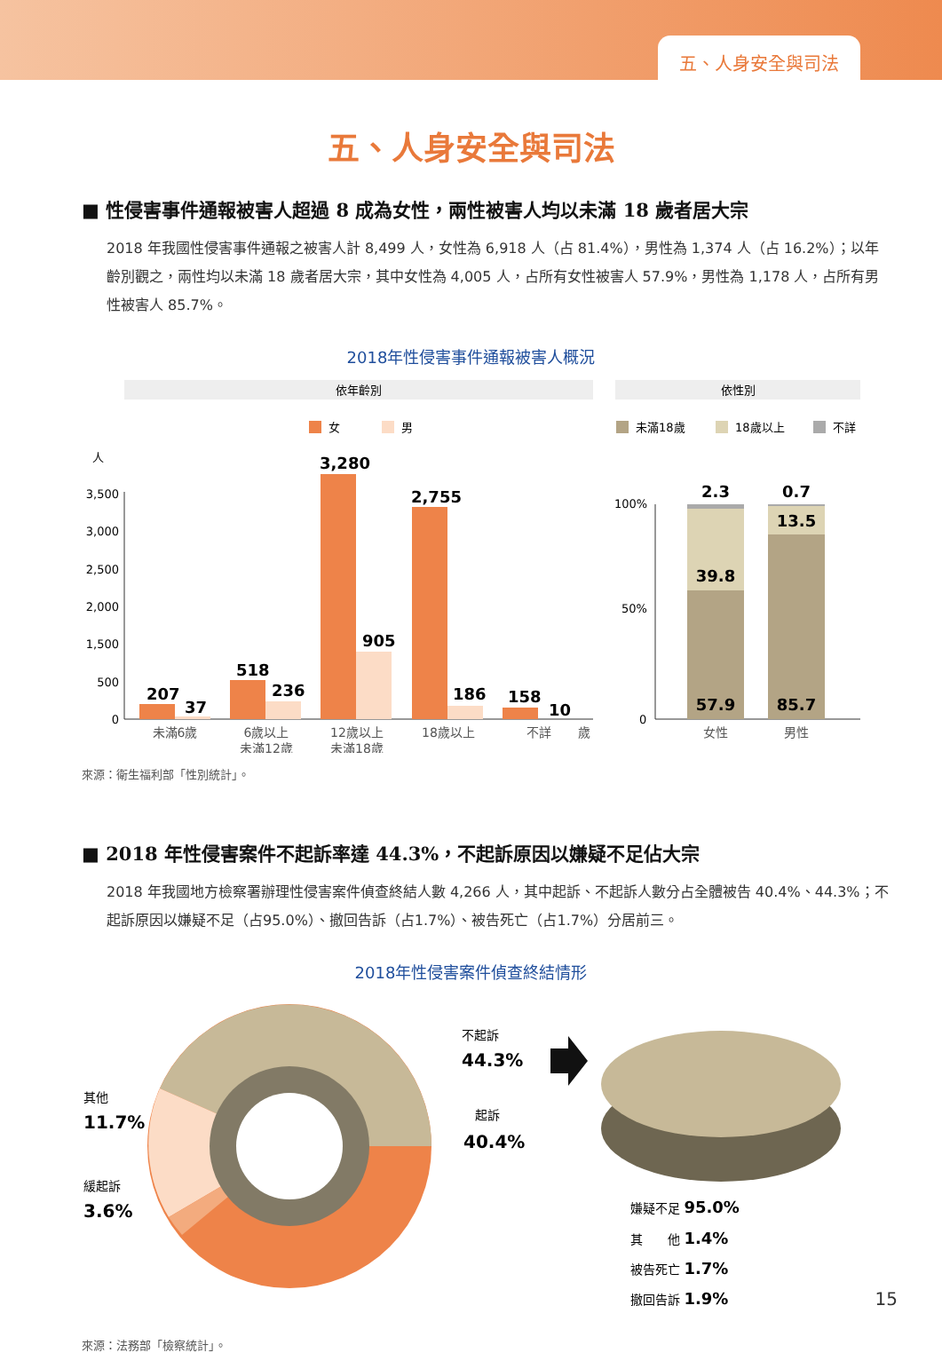五、人身安全與司法
五、人身安全與司法
■ 性侵害事件通報被害人超過 8 成為女性，兩性被害人均以未滿 18 歲者居大宗
2018 年我國性侵害事件通報之被害人計 8,499 人，女性為 6,918 人（占 81.4%），男性為 1,374 人（占 16.2%）；以年齡別觀之，兩性均以未滿 18 歲者居大宗，其中女性為 4,005 人，占所有女性被害人 57.9%，男性為 1,178 人，占所有男性被害人 85.7%。
2018年性侵害事件通報被害人概況
依年齡別
依性別
女
男
未滿18歲
18歲以上
不詳
人
3,500
3,000
2,500
2,000
1,500
500
0
207
37
518
236
3,280
905
2,755
186
158
10
未滿6歲
6歲以上
未滿12歲
12歲以上
未滿18歲
18歲以上
不詳
歲
100%
50%
0
2.3
0.7
13.5
39.8
57.9
85.7
女性
男性
來源：衛生福利部「性別統計」。
■ 2018 年性侵害案件不起訴率達 44.3%，不起訴原因以嫌疑不足佔大宗
2018 年我國地方檢察署辦理性侵害案件偵查終結人數 4,266 人，其中起訴、不起訴人數分占全體被告 40.4%、44.3%；不起訴原因以嫌疑不足（占95.0%）、撤回告訴（占1.7%）、被告死亡（占1.7%）分居前三。
2018年性侵害案件偵查終結情形
不起訴
44.3%
起訴
40.4%
其他
11.7%
緩起訴
3.6%
嫌疑不足 95.0%
其　　他 1.4%
被告死亡 1.7%
撤回告訴 1.9%
來源：法務部「檢察統計」。
15